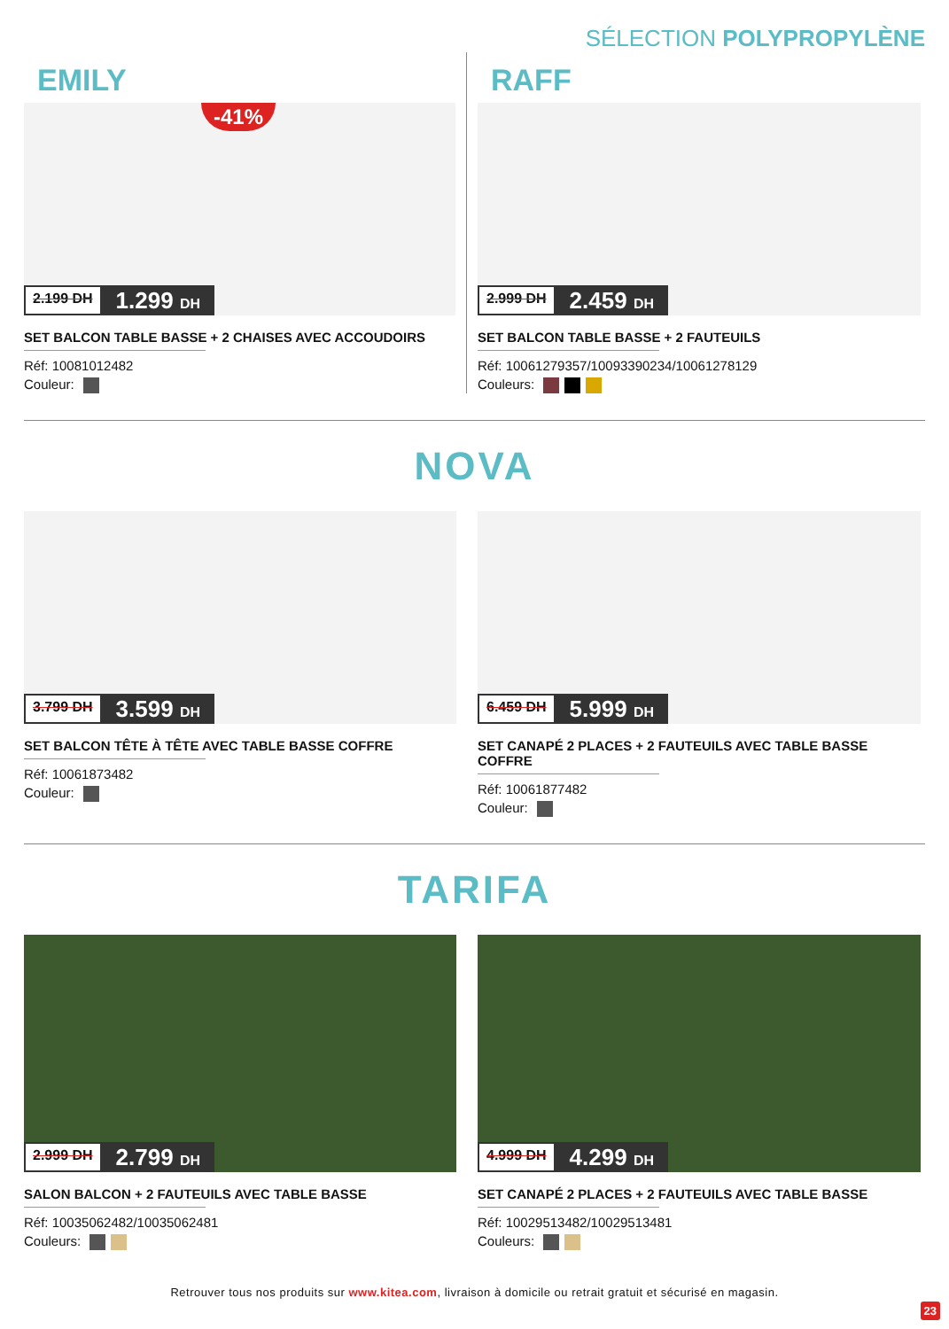SÉLECTION POLYPROPYLÈNE
EMILY
-41%
2.199 DH 1.299 DH
SET BALCON TABLE BASSE + 2 CHAISES AVEC ACCOUDOIRS
Réf: 10081012482
Couleur:
RAFF
2.999 DH 2.459 DH
SET BALCON TABLE BASSE + 2 FAUTEUILS
Réf: 10061279357/10093390234/10061278129
Couleurs:
NOVA
3.799 DH 3.599 DH
SET BALCON TÊTE À TÊTE AVEC TABLE BASSE COFFRE
Réf: 10061873482
Couleur:
6.459 DH 5.999 DH
SET CANAPÉ 2 PLACES + 2 FAUTEUILS AVEC TABLE BASSE COFFRE
Réf: 10061877482
Couleur:
TARIFA
2.999 DH 2.799 DH
SALON BALCON + 2 FAUTEUILS AVEC TABLE BASSE
Réf: 10035062482/10035062481
Couleurs:
4.999 DH 4.299 DH
SET CANAPÉ 2 PLACES + 2 FAUTEUILS AVEC TABLE BASSE
Réf: 10029513482/10029513481
Couleurs:
Retrouver tous nos produits sur www.kitea.com, livraison à domicile ou retrait gratuit et sécurisé en magasin.
23